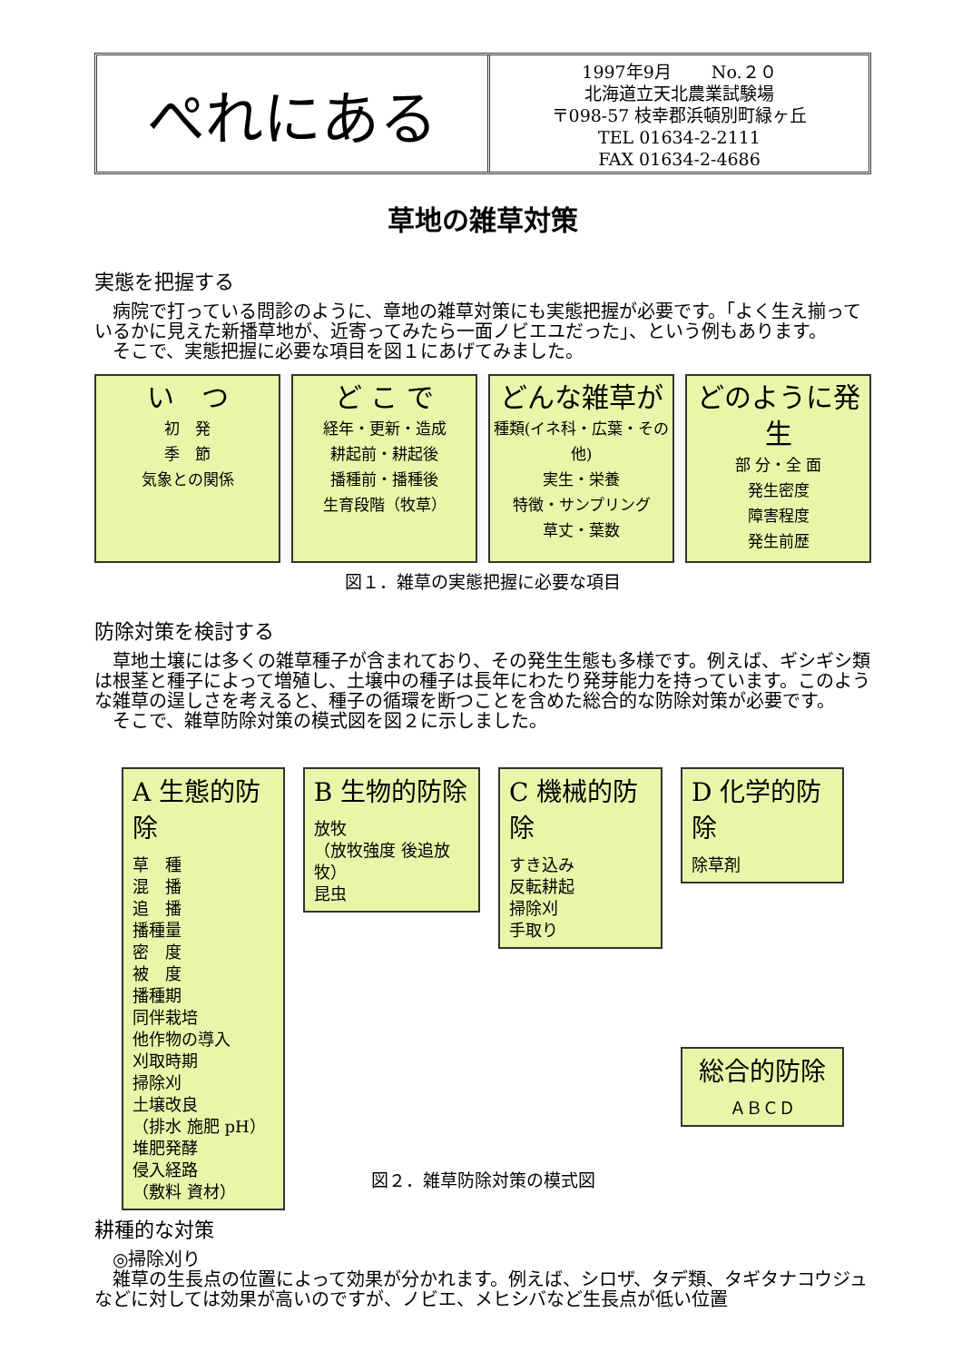ぺれにある
1997年9月　　 No.２０
北海道立天北農業試験場
〒098-57 枝幸郡浜頓別町緑ヶ丘
TEL 01634-2-2111
FAX 01634-2-4686
草地の雑草対策
実態を把握する
病院で打っている問診のように、章地の雑草対策にも実態把握が必要です。「よく生え揃っているかに見えた新播草地が、近寄ってみたら一面ノビエユだった」、という例もあります。
そこで、実態把握に必要な項目を図１にあげてみました。
い　つ
初　発
季　節
気象との関係
ど こ で
経年・更新・造成
耕起前・耕起後
播種前・播種後
生育段階（牧草）
どんな雑草が
種類(イネ科・広葉・その他)
実生・栄養
特徴・サンプリング
草丈・葉数
どのように発生
部 分・全 面
発生密度
障害程度
発生前歴
図１．雑草の実態把握に必要な項目
防除対策を検討する
草地土壌には多くの雑草種子が含まれており、その発生生態も多様です。例えば、ギシギシ類は根茎と種子によって増殖し、土壌中の種子は長年にわたり発芽能力を持っています。このような雑草の逞しさを考えると、種子の循環を断つことを含めた総合的な防除対策が必要です。
そこで、雑草防除対策の模式図を図２に示しました。
A 生態的防除
草　種
混　播
追　播
播種量
密　度
被　度
播種期
同伴栽培
他作物の導入
刈取時期
掃除刈
土壌改良
（排水 施肥 pH）
堆肥発酵
侵入経路
（敷料 資材）
B 生物的防除
放牧
（放牧強度 後追放牧）
昆虫
C 機械的防除
すき込み
反転耕起
掃除刈
手取り
D 化学的防除
除草剤
総合的防除
ＡＢＣＤ
図２．雑草防除対策の模式図
耕種的な対策
◎掃除刈り
雑草の生長点の位置によって効果が分かれます。例えば、シロザ、タデ類、タギタナコウジュなどに対しては効果が高いのですが、ノビエ、メヒシバなど生長点が低い位置